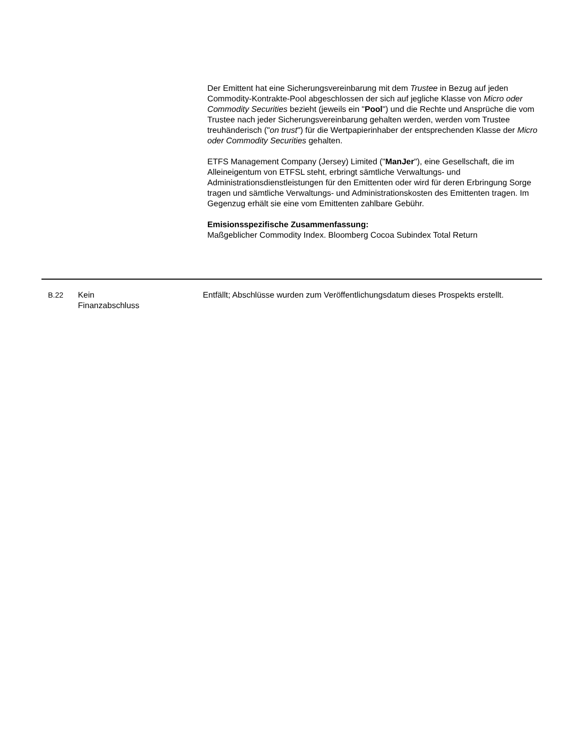Der Emittent hat eine Sicherungsvereinbarung mit dem Trustee in Bezug auf jeden Commodity-Kontrakte-Pool abgeschlossen der sich auf jegliche Klasse von Micro oder Commodity Securities bezieht (jeweils ein "Pool") und die Rechte und Ansprüche die vom Trustee nach jeder Sicherungsvereinbarung gehalten werden, werden vom Trustee treuhänderisch ("on trust") für die Wertpapierinhaber der entsprechenden Klasse der Micro oder Commodity Securities gehalten.
ETFS Management Company (Jersey) Limited ("ManJer"), eine Gesellschaft, die im Alleineigentum von ETFSL steht, erbringt sämtliche Verwaltungs- und Administrationsdienstleistungen für den Emittenten oder wird für deren Erbringung Sorge tragen und sämtliche Verwaltungs- und Administrationskosten des Emittenten tragen. Im Gegenzug erhält sie eine vom Emittenten zahlbare Gebühr.
Emisionsspezifische Zusammenfassung:
Maßgeblicher Commodity Index. Bloomberg Cocoa Subindex Total Return
B.22 Kein
Finanzabschluss
Entfällt; Abschlüsse wurden zum Veröffentlichungsdatum dieses Prospekts erstellt.